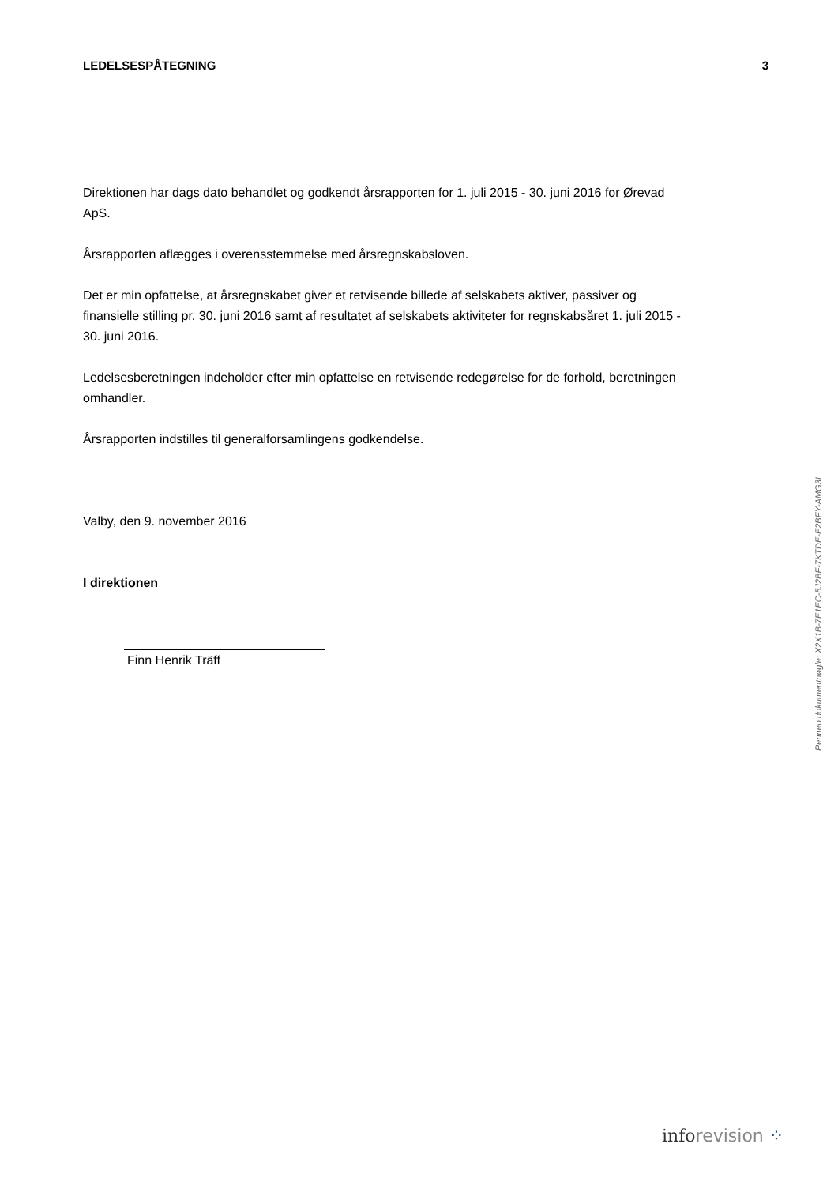LEDELSESPÅTEGNING 3
Direktionen har dags dato behandlet og godkendt årsrapporten for 1. juli 2015 - 30. juni 2016 for Ørevad ApS.
Årsrapporten aflægges i overensstemmelse med årsregnskabsloven.
Det er min opfattelse, at årsregnskabet giver et retvisende billede af selskabets aktiver, passiver og finansielle stilling pr. 30. juni 2016 samt af resultatet af selskabets aktiviteter for regnskabsåret 1. juli 2015 - 30. juni 2016.
Ledelsesberetningen indeholder efter min opfattelse en retvisende redegørelse for de forhold, beretningen omhandler.
Årsrapporten indstilles til generalforsamlingens godkendelse.
Valby, den 9. november 2016
I direktionen
Finn Henrik Träff
Penneo dokumentnøgle: X2X1B-7E1EC-5J2BF-7KTDE-E2BFY-AMG3I
inforevision ⁘